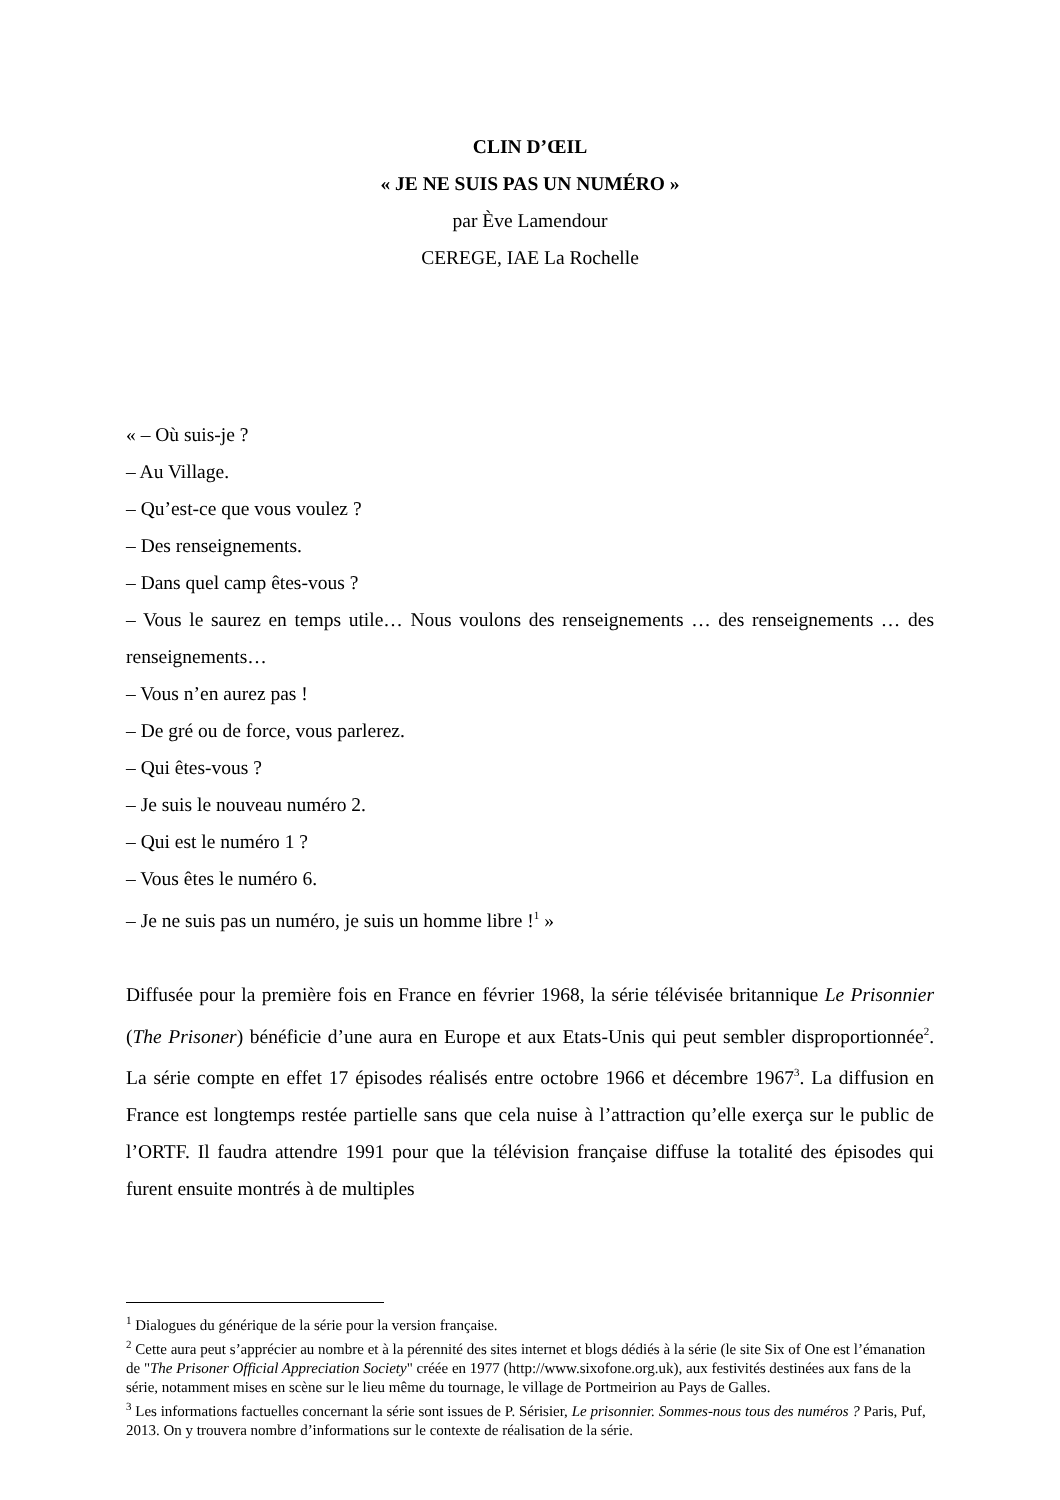CLIN D’ŒIL
« JE NE SUIS PAS UN NUMÉRO »
par Ève Lamendour
CEREGE, IAE La Rochelle
« – Où suis-je ?
– Au Village.
– Qu’est-ce que vous voulez ?
– Des renseignements.
– Dans quel camp êtes-vous ?
– Vous le saurez en temps utile… Nous voulons des renseignements … des renseignements … des renseignements…
– Vous n’en aurez pas !
– De gré ou de force, vous parlerez.
– Qui êtes-vous ?
– Je suis le nouveau numéro 2.
– Qui est le numéro 1 ?
– Vous êtes le numéro 6.
– Je ne suis pas un numéro, je suis un homme libre !<sup>1</sup> »
Diffusée pour la première fois en France en février 1968, la série télévisée britannique Le Prisonnier (The Prisoner) bénéficie d’une aura en Europe et aux Etats-Unis qui peut sembler disproportionnée<sup>2</sup>. La série compte en effet 17 épisodes réalisés entre octobre 1966 et décembre 1967<sup>3</sup>. La diffusion en France est longtemps restée partielle sans que cela nuise à l’attraction qu’elle exerça sur le public de l’ORTF. Il faudra attendre 1991 pour que la télévision française diffuse la totalité des épisodes qui furent ensuite montrés à de multiples
<sup>1</sup> Dialogues du générique de la série pour la version française.
<sup>2</sup> Cette aura peut s’apprécier au nombre et à la pérennité des sites internet et blogs dédiés à la série (le site Six of One est l’émanation de "The Prisoner Official Appreciation Society" créée en 1977 (http://www.sixofone.org.uk), aux festivités destinées aux fans de la série, notamment mises en scène sur le lieu même du tournage, le village de Portmeirion au Pays de Galles.
<sup>3</sup> Les informations factuelles concernant la série sont issues de P. Sérisier, Le prisonnier. Sommes-nous tous des numéros ? Paris, Puf, 2013. On y trouvera nombre d’informations sur le contexte de réalisation de la série.